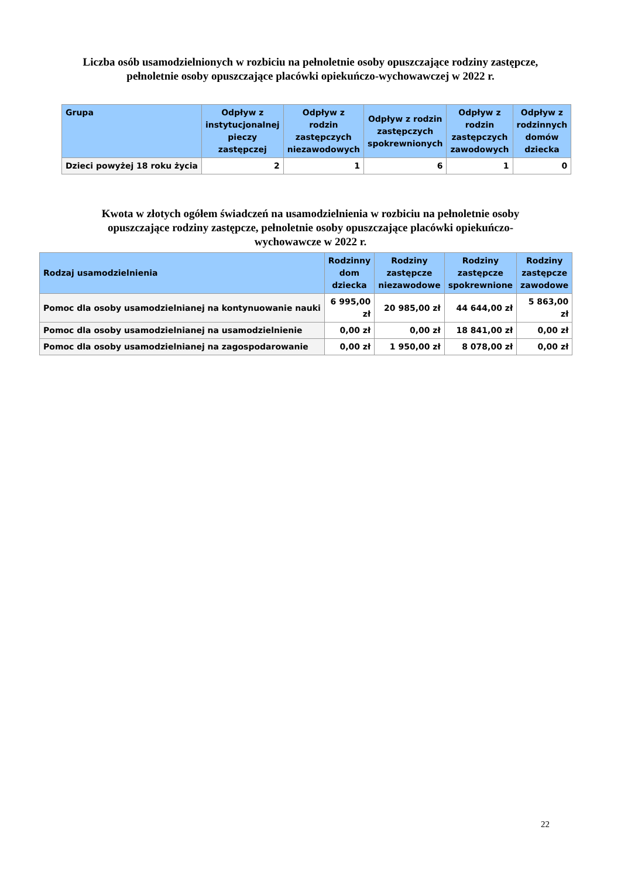Liczba osób usamodzielnionych w rozbiciu na pełnoletnie osoby opuszczające rodziny zastępcze,
pełnoletnie osoby opuszczające placówki opiekuńczo-wychowawczej w 2022 r.
| Grupa | Odpływ z instytucjonalnej pieczy zastępczej | Odpływ z rodzin zastępczych niezawodowych | Odpływ z rodzin zastępczych spokrewnionych | Odpływ z rodzin zastępczych zawodowych | Odpływ z rodzinnych domów dziecka |
| --- | --- | --- | --- | --- | --- |
| Dzieci powyżej 18 roku życia | 2 | 1 | 6 | 1 | 0 |
Kwota w złotych ogółem świadczeń na usamodzielnienia w rozbiciu na pełnoletnie osoby
opuszczające rodziny zastępcze, pełnoletnie osoby opuszczające placówki opiekuńczo-
wychowawcze w 2022 r.
| Rodzaj usamodzielnienia | Rodzinny dom dziecka | Rodziny zastępcze niezawodowe | Rodziny zastępcze spokrewnione | Rodziny zastępcze zawodowe |
| --- | --- | --- | --- | --- |
| Pomoc dla osoby usamodzielnianej na kontynuowanie nauki | 6 995,00 zł | 20 985,00 zł | 44 644,00 zł | 5 863,00 zł |
| Pomoc dla osoby usamodzielnianej na usamodzielnienie | 0,00 zł | 0,00 zł | 18 841,00 zł | 0,00 zł |
| Pomoc dla osoby usamodzielnianej na zagospodarowanie | 0,00 zł | 1 950,00 zł | 8 078,00 zł | 0,00 zł |
22